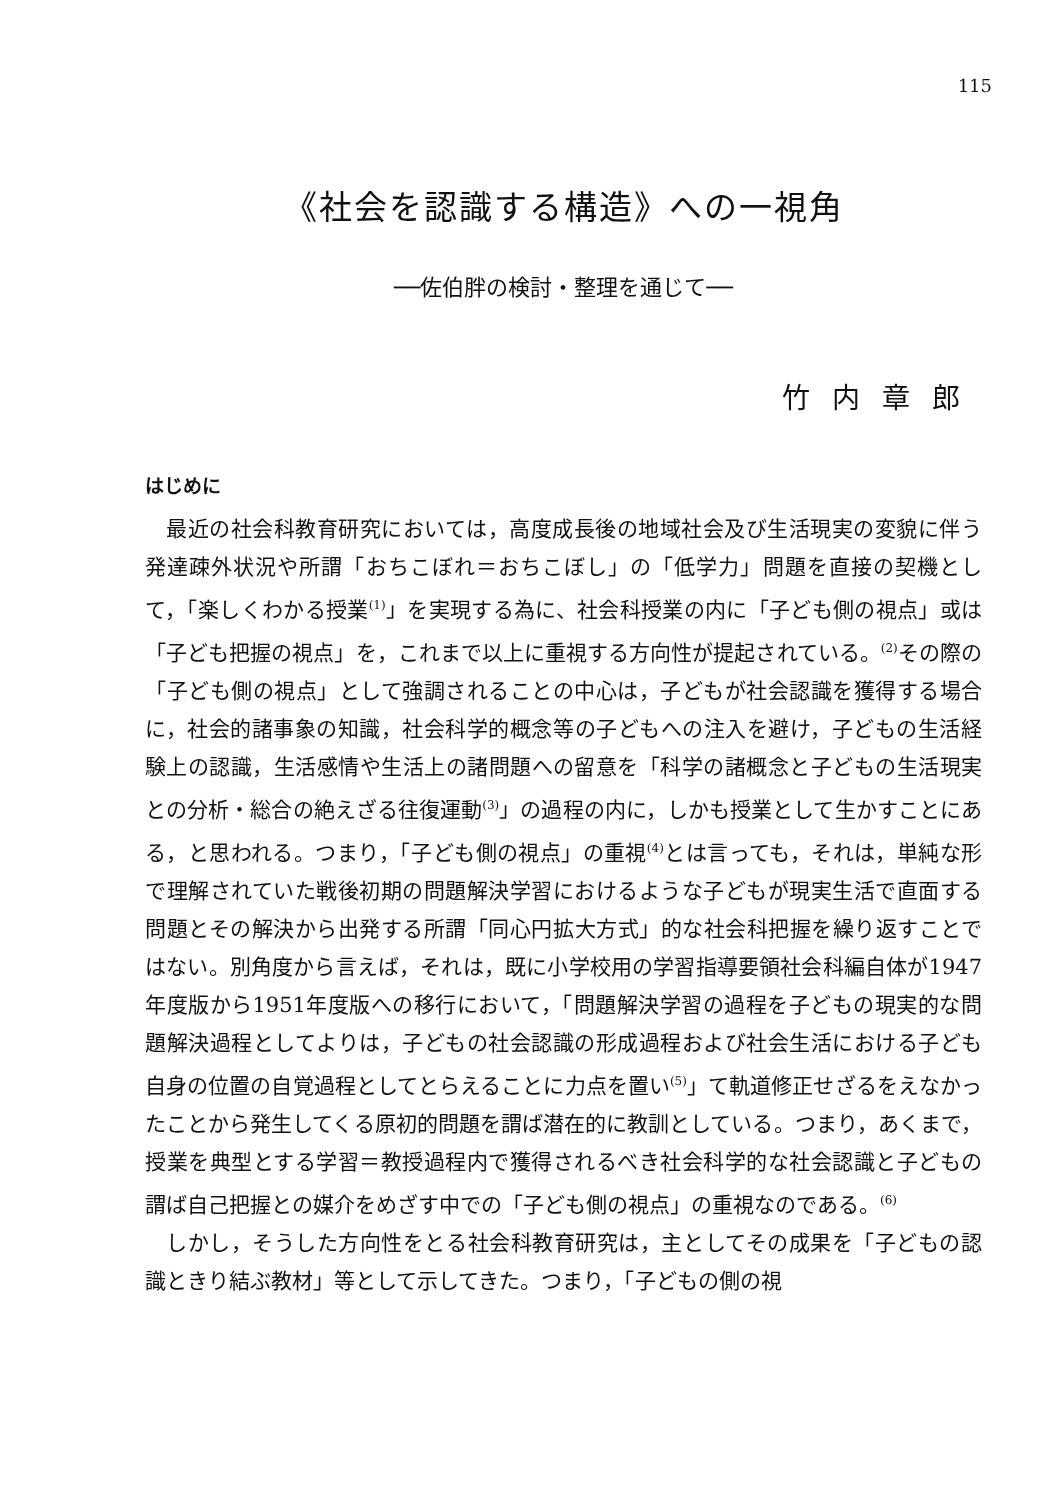115
《社会を認識する構造》への一視角
──佐伯胖の検討・整理を通じて──
竹内章郎
はじめに
最近の社会科教育研究においては，高度成長後の地域社会及び生活現実の変貌に伴う発達疎外状況や所謂「おちこぼれ＝おちこぼし」の「低学力」問題を直接の契機として，「楽しくわかる授業<sup>(1)</sup>」を実現する為に、社会科授業の内に「子ども側の視点」或は「子ども把握の視点」を，これまで以上に重視する方向性が提起されている。<sup>(2)</sup>その際の「子ども側の視点」として強調されることの中心は，子どもが社会認識を獲得する場合に，社会的諸事象の知識，社会科学的概念等の子どもへの注入を避け，子どもの生活経験上の認識，生活感情や生活上の諸問題への留意を「科学の諸概念と子どもの生活現実との分析・総合の絶えざる往復運動<sup>(3)</sup>」の過程の内に，しかも授業として生かすことにある，と思われる。つまり，「子ども側の視点」の重視<sup>(4)</sup>とは言っても，それは，単純な形で理解されていた戦後初期の問題解決学習におけるような子どもが現実生活で直面する問題とその解決から出発する所謂「同心円拡大方式」的な社会科把握を繰り返すことではない。別角度から言えば，それは，既に小学校用の学習指導要領社会科編自体が1947年度版から1951年度版への移行において，「問題解決学習の過程を子どもの現実的な問題解決過程としてよりは，子どもの社会認識の形成過程および社会生活における子ども自身の位置の自覚過程としてとらえることに力点を置い<sup>(5)</sup>」て軌道修正せざるをえなかったことから発生してくる原初的問題を謂ば潜在的に教訓としている。つまり，あくまで，授業を典型とする学習＝教授過程内で獲得されるべき社会科学的な社会認識と子どもの謂ば自己把握との媒介をめざす中での「子ども側の視点」の重視なのである。<sup>(6)</sup>
しかし，そうした方向性をとる社会科教育研究は，主としてその成果を「子どもの認識ときり結ぶ教材」等として示してきた。つまり，「子どもの側の視